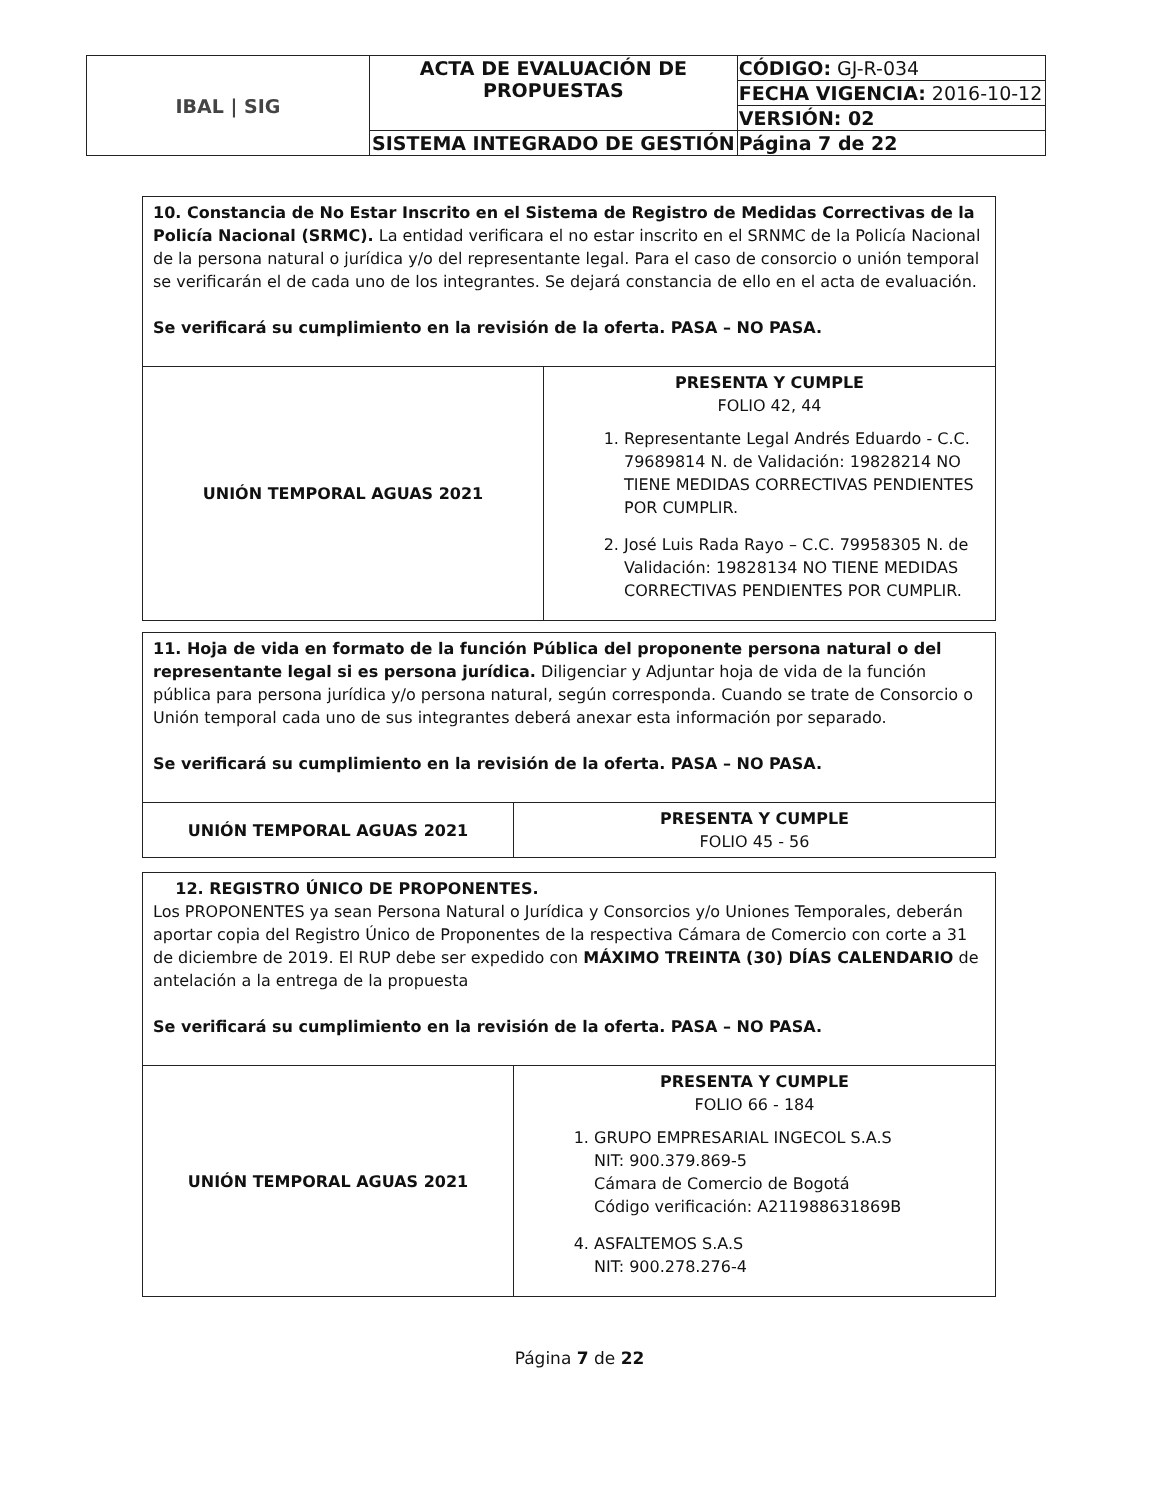| IBAL / SIG | ACTA DE EVALUACIÓN DE PROPUESTAS | CÓDIGO: GJ-R-034 |
| | | FECHA VIGENCIA: 2016-10-12 |
| | | VERSIÓN: 02 |
| | SISTEMA INTEGRADO DE GESTIÓN | Página 7 de 22 |
| 10. Constancia de No Estar Inscrito en el Sistema de Registro de Medidas Correctivas de la Policía Nacional (SRMC). La entidad verificara el no estar inscrito en el SRNMC de la Policía Nacional de la persona natural o jurídica y/o del representante legal. Para el caso de consorcio o unión temporal se verificarán el de cada uno de los integrantes. Se dejará constancia de ello en el acta de evaluación. Se verificará su cumplimiento en la revisión de la oferta. PASA – NO PASA. | |
| UNIÓN TEMPORAL AGUAS 2021 | PRESENTA Y CUMPLE FOLIO 42, 44 1. Representante Legal Andrés Eduardo - C.C. 79689814 N. de Validación: 19828214 NO TIENE MEDIDAS CORRECTIVAS PENDIENTES POR CUMPLIR. 2. José Luis Rada Rayo – C.C. 79958305 N. de Validación: 19828134 NO TIENE MEDIDAS CORRECTIVAS PENDIENTES POR CUMPLIR. |
| 11. Hoja de vida en formato de la función Pública del proponente persona natural o del representante legal si es persona jurídica. Diligenciar y Adjuntar hoja de vida de la función pública para persona jurídica y/o persona natural, según corresponda. Cuando se trate de Consorcio o Unión temporal cada uno de sus integrantes deberá anexar esta información por separado. Se verificará su cumplimiento en la revisión de la oferta. PASA – NO PASA. | |
| UNIÓN TEMPORAL AGUAS 2021 | PRESENTA Y CUMPLE FOLIO 45 - 56 |
| 12. REGISTRO ÚNICO DE PROPONENTES. Los PROPONENTES ya sean Persona Natural o Jurídica y Consorcios y/o Uniones Temporales, deberán aportar copia del Registro Único de Proponentes de la respectiva Cámara de Comercio con corte a 31 de diciembre de 2019. El RUP debe ser expedido con MÁXIMO TREINTA (30) DÍAS CALENDARIO de antelación a la entrega de la propuesta Se verificará su cumplimiento en la revisión de la oferta. PASA – NO PASA. | |
| UNIÓN TEMPORAL AGUAS 2021 | PRESENTA Y CUMPLE FOLIO 66 - 184 1. GRUPO EMPRESARIAL INGECOL S.A.S NIT: 900.379.869-5 Cámara de Comercio de Bogotá Código verificación: A211988631869B 4. ASFALTEMOS S.A.S NIT: 900.278.276-4 |
Página 7 de 22